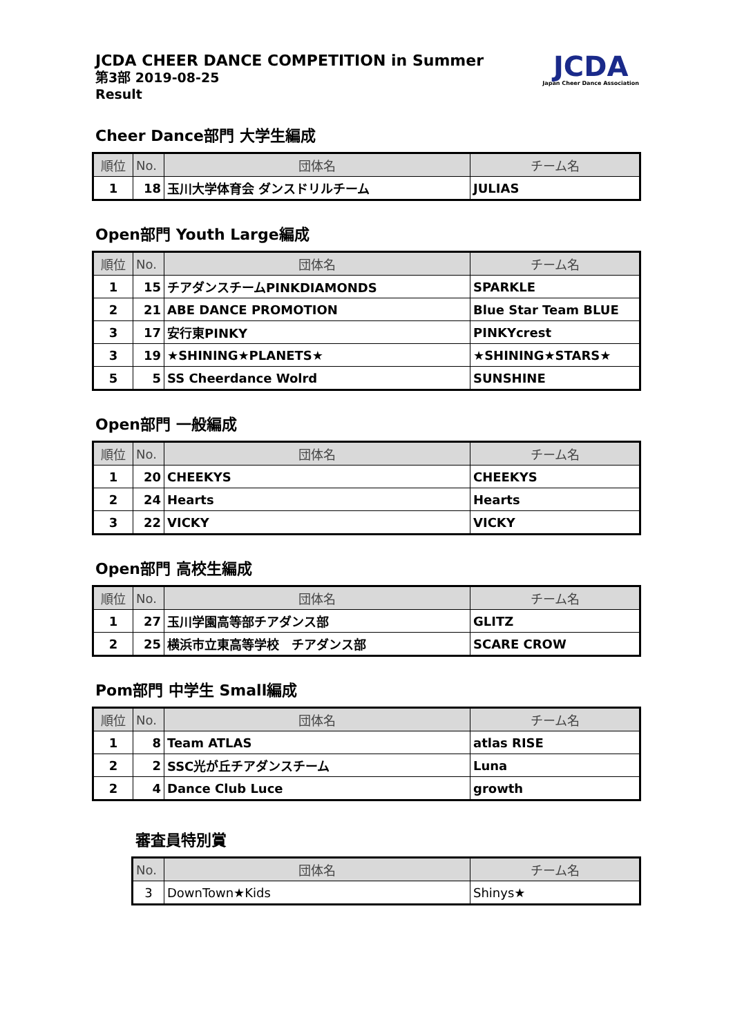JCDA CHEER DANCE COMPETITION in Summer
第3部 2019-08-25
Result
JCDA
Japan Cheer Dance Association
Cheer Dance部門 大学生編成
| 順位 | No. | 団体名 | チーム名 |
| --- | --- | --- | --- |
| 1 | 18 | 玉川大学体育会 ダンスドリルチーム | JULIAS |
Open部門 Youth Large編成
| 順位 | No. | 団体名 | チーム名 |
| --- | --- | --- | --- |
| 1 | 15 | チアダンスチームPINKDIAMONDS | SPARKLE |
| 2 | 21 | ABE DANCE PROMOTION | Blue Star Team BLUE |
| 3 | 17 | 安行東PINKY | PINKYcrest |
| 3 | 19 | ★SHINING★PLANETS★ | ★SHINING★STARS★ |
| 5 | 5 | SS Cheerdance Wolrd | SUNSHINE |
Open部門 一般編成
| 順位 | No. | 団体名 | チーム名 |
| --- | --- | --- | --- |
| 1 | 20 | CHEEKYS | CHEEKYS |
| 2 | 24 | Hearts | Hearts |
| 3 | 22 | VICKY | VICKY |
Open部門 高校生編成
| 順位 | No. | 団体名 | チーム名 |
| --- | --- | --- | --- |
| 1 | 27 | 玉川学園高等部チアダンス部 | GLITZ |
| 2 | 25 | 横浜市立東高等学校 チアダンス部 | SCARE CROW |
Pom部門 中学生 Small編成
| 順位 | No. | 団体名 | チーム名 |
| --- | --- | --- | --- |
| 1 | 8 | Team ATLAS | atlas RISE |
| 2 | 2 | SSC光が丘チアダンスチーム | Luna |
| 2 | 4 | Dance Club Luce | growth |
審査員特別賞
| No. | 団体名 | チーム名 |
| --- | --- | --- |
| 3 | DownTown★Kids | Shinys★ |